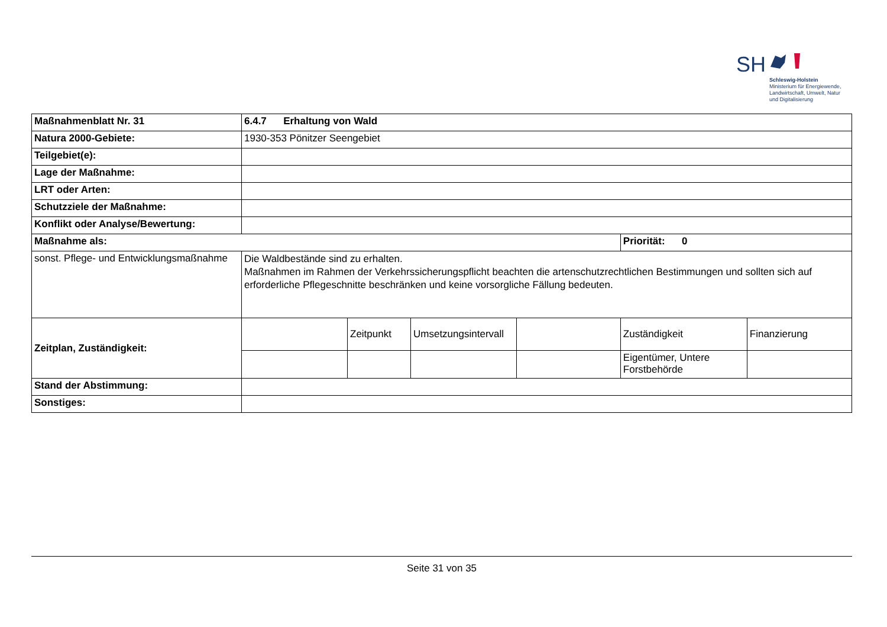SH
Schleswig-Holstein
Ministerium für Energiewende,
Landwirtschaft, Umwelt, Natur
und Digitalisierung
| Maßnahmenblatt Nr. 31 | 6.4.7 Erhaltung von Wald | | | | | |
| Natura 2000-Gebiete: | 1930-353 Pönitzer Seengebiet | | | | | |
| Teilgebiet(e): | | | | | | |
| Lage der Maßnahme: | | | | | | |
| LRT oder Arten: | | | | | | |
| Schutzziele der Maßnahme: | | | | | | |
| Konflikt oder Analyse/Bewertung: | | | | | | |
| Maßnahme als: | | | | | Priorität: 0 | |
| sonst. Pflege- und Entwicklungsmaßnahme | Die Waldbestände sind zu erhalten. Maßnahmen im Rahmen der Verkehrssicherungspflicht beachten die artenschutzrechtlichen Bestimmungen und sollten sich auf erforderliche Pflegeschnitte beschränken und keine vorsorgliche Fällung bedeuten. | | | | | |
| Zeitplan, Zuständigkeit: | | Zeitpunkt | Umsetzungsintervall | | Zuständigkeit | Finanzierung |
| | | | | | Eigentümer, Untere Forstbehörde | |
| Stand der Abstimmung: | | | | | | |
| Sonstiges: | | | | | | |
Seite 31 von 35